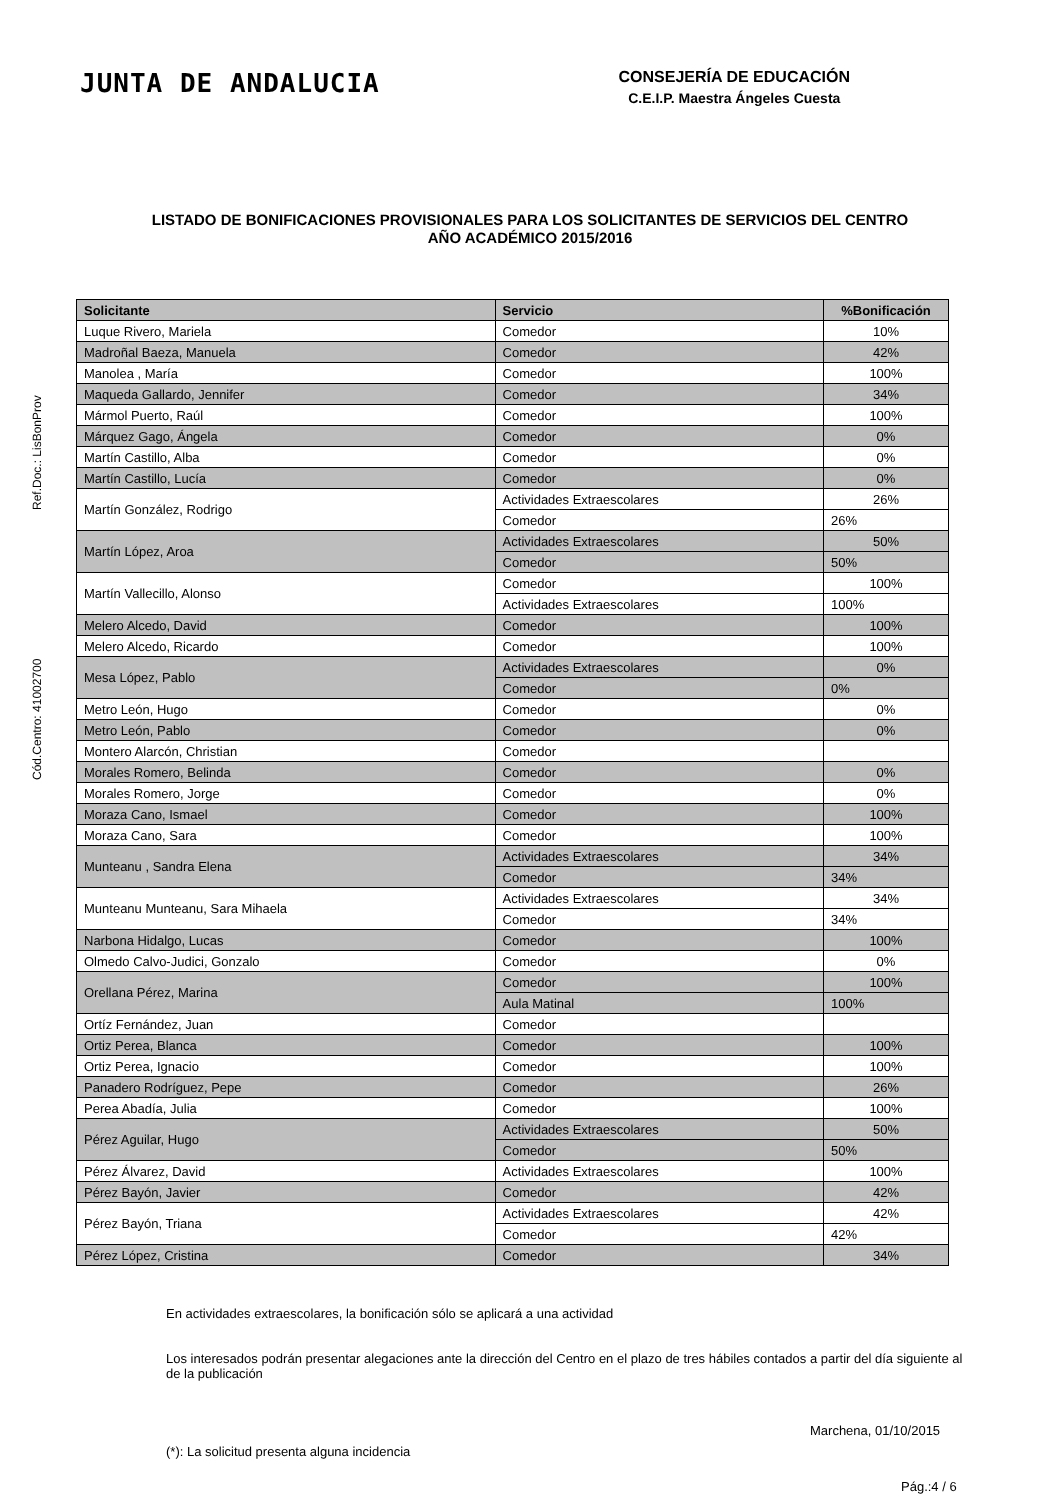Ref.Doc.: LisBonProv
Cód.Centro: 41002700
JUNTA DE ANDALUCIA
CONSEJERÍA DE EDUCACIÓN
C.E.I.P. Maestra Ángeles Cuesta
LISTADO DE BONIFICACIONES PROVISIONALES PARA LOS SOLICITANTES DE SERVICIOS DEL CENTRO
AÑO ACADÉMICO 2015/2016
| Solicitante | Servicio | %Bonificación |
| --- | --- | --- |
| Luque Rivero, Mariela | Comedor | 10% |
| Madroñal Baeza, Manuela | Comedor | 42% |
| Manolea , María | Comedor | 100% |
| Maqueda Gallardo, Jennifer | Comedor | 34% |
| Mármol Puerto, Raúl | Comedor | 100% |
| Márquez Gago, Ángela | Comedor | 0% |
| Martín Castillo, Alba | Comedor | 0% |
| Martín Castillo, Lucía | Comedor | 0% |
| Martín González, Rodrigo | Actividades Extraescolares | 26% |
| | Comedor | 26% |
| Martín López, Aroa | Actividades Extraescolares | 50% |
| | Comedor | 50% |
| Martín Vallecillo, Alonso | Comedor | 100% |
| | Actividades Extraescolares | 100% |
| Melero Alcedo, David | Comedor | 100% |
| Melero Alcedo, Ricardo | Comedor | 100% |
| Mesa López, Pablo | Actividades Extraescolares | 0% |
| | Comedor | 0% |
| Metro León, Hugo | Comedor | 0% |
| Metro León, Pablo | Comedor | 0% |
| Montero Alarcón, Christian | Comedor | |
| Morales Romero, Belinda | Comedor | 0% |
| Morales Romero, Jorge | Comedor | 0% |
| Moraza Cano, Ismael | Comedor | 100% |
| Moraza Cano, Sara | Comedor | 100% |
| Munteanu , Sandra Elena | Actividades Extraescolares | 34% |
| | Comedor | 34% |
| Munteanu Munteanu, Sara Mihaela | Actividades Extraescolares | 34% |
| | Comedor | 34% |
| Narbona Hidalgo, Lucas | Comedor | 100% |
| Olmedo Calvo-Judici, Gonzalo | Comedor | 0% |
| Orellana Pérez, Marina | Comedor | 100% |
| | Aula Matinal | 100% |
| Ortíz Fernández, Juan | Comedor | |
| Ortiz Perea, Blanca | Comedor | 100% |
| Ortiz Perea, Ignacio | Comedor | 100% |
| Panadero Rodríguez, Pepe | Comedor | 26% |
| Perea Abadía, Julia | Comedor | 100% |
| Pérez Aguilar, Hugo | Actividades Extraescolares | 50% |
| | Comedor | 50% |
| Pérez Álvarez, David | Actividades Extraescolares | 100% |
| Pérez Bayón, Javier | Comedor | 42% |
| Pérez Bayón, Triana | Actividades Extraescolares | 42% |
| | Comedor | 42% |
| Pérez López, Cristina | Comedor | 34% |
En actividades extraescolares, la bonificación sólo se aplicará a una actividad
Los interesados podrán presentar alegaciones ante la dirección del Centro en el plazo de tres hábiles contados a partir del día siguiente al de la publicación
Marchena, 01/10/2015
(*): La solicitud presenta alguna incidencia
Pág.:4 / 6